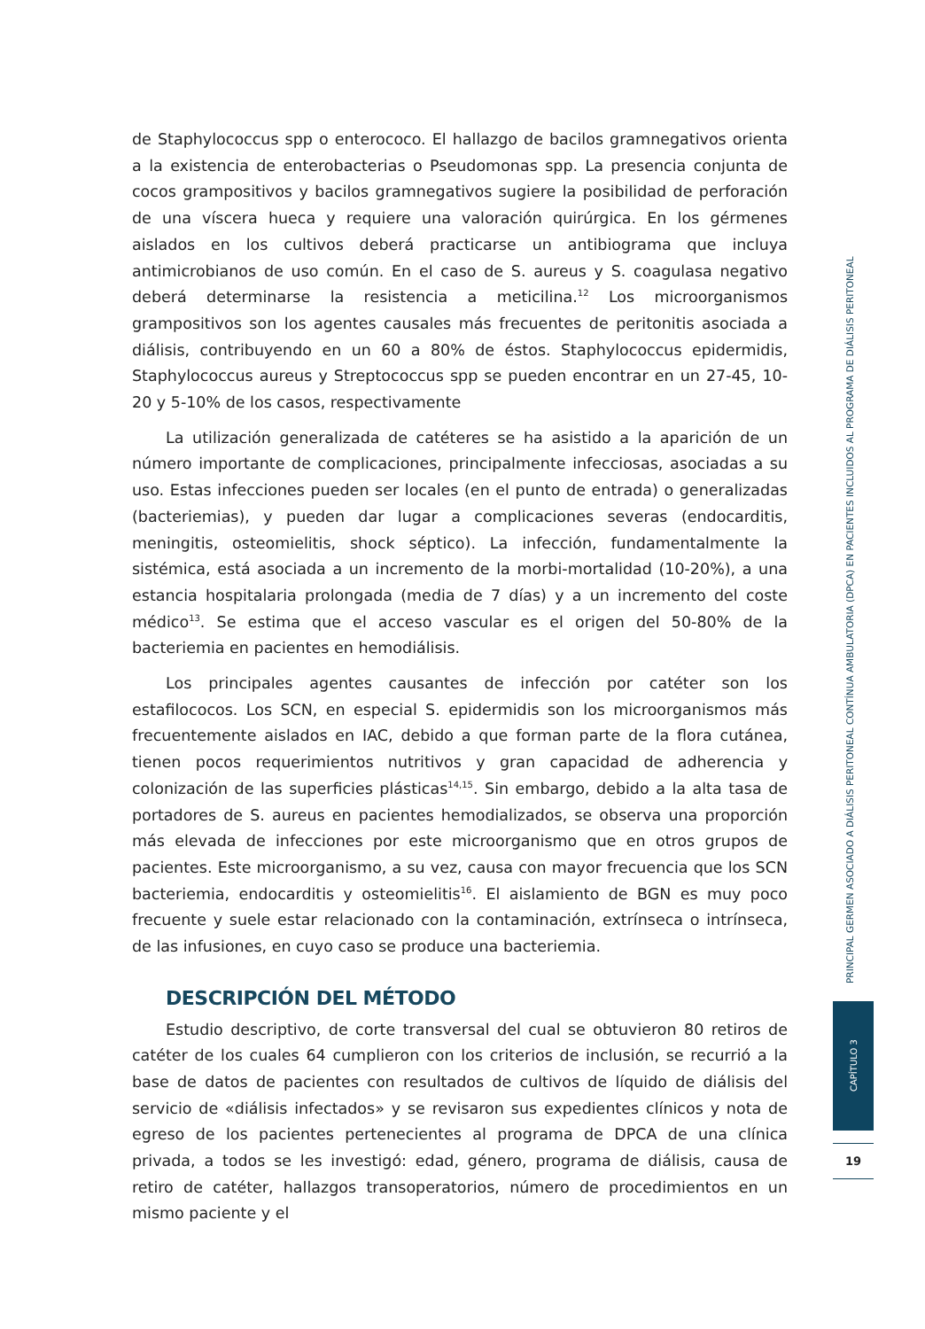de Staphylococcus spp o enterococo. El hallazgo de bacilos gramnegativos orienta a la existencia de enterobacterias o Pseudomonas spp. La presencia conjunta de cocos grampositivos y bacilos gramnegativos sugiere la posibilidad de perforación de una víscera hueca y requiere una valoración quirúrgica. En los gérmenes aislados en los cultivos deberá practicarse un antibiograma que incluya antimicrobianos de uso común. En el caso de S. aureus y S. coagulasa negativo deberá determinarse la resistencia a meticilina.<sup>12</sup> Los microorganismos grampositivos son los agentes causales más frecuentes de peritonitis asociada a diálisis, contribuyendo en un 60 a 80% de éstos. Staphylococcus epidermidis, Staphylococcus aureus y Streptococcus spp se pueden encontrar en un 27-45, 10-20 y 5-10% de los casos, respectivamente
La utilización generalizada de catéteres se ha asistido a la aparición de un número importante de complicaciones, principalmente infecciosas, asociadas a su uso. Estas infecciones pueden ser locales (en el punto de entrada) o generalizadas (bacteriemias), y pueden dar lugar a complicaciones severas (endocarditis, meningitis, osteomielitis, shock séptico). La infección, fundamentalmente la sistémica, está asociada a un incremento de la morbi-mortalidad (10-20%), a una estancia hospitalaria prolongada (media de 7 días) y a un incremento del coste médico<sup>13</sup>. Se estima que el acceso vascular es el origen del 50-80% de la bacteriemia en pacientes en hemodiálisis.
Los principales agentes causantes de infección por catéter son los estafilococos. Los SCN, en especial S. epidermidis son los microorganismos más frecuentemente aislados en IAC, debido a que forman parte de la flora cutánea, tienen pocos requerimientos nutritivos y gran capacidad de adherencia y colonización de las superficies plásticas<sup>14,15</sup>. Sin embargo, debido a la alta tasa de portadores de S. aureus en pacientes hemodializados, se observa una proporción más elevada de infecciones por este microorganismo que en otros grupos de pacientes. Este microorganismo, a su vez, causa con mayor frecuencia que los SCN bacteriemia, endocarditis y osteomielitis<sup>16</sup>. El aislamiento de BGN es muy poco frecuente y suele estar relacionado con la contaminación, extrínseca o intrínseca, de las infusiones, en cuyo caso se produce una bacteriemia.
DESCRIPCIÓN DEL MÉTODO
Estudio descriptivo, de corte transversal del cual se obtuvieron 80 retiros de catéter de los cuales 64 cumplieron con los criterios de inclusión, se recurrió a la base de datos de pacientes con resultados de cultivos de líquido de diálisis del servicio de «diálisis infectados» y se revisaron sus expedientes clínicos y nota de egreso de los pacientes pertenecientes al programa de DPCA de una clínica privada, a todos se les investigó: edad, género, programa de diálisis, causa de retiro de catéter, hallazgos transoperatorios, número de procedimientos en un mismo paciente y el
PRINCIPAL GERMEN ASOCIADO A DIÁLISIS PERITONEAL CONTÍNUA AMBULATORIA (DPCA) EN PACIENTES INCLUIDOS AL PROGRAMA DE DIÁLISIS PERITONEAL
CAPÍTULO 3
19